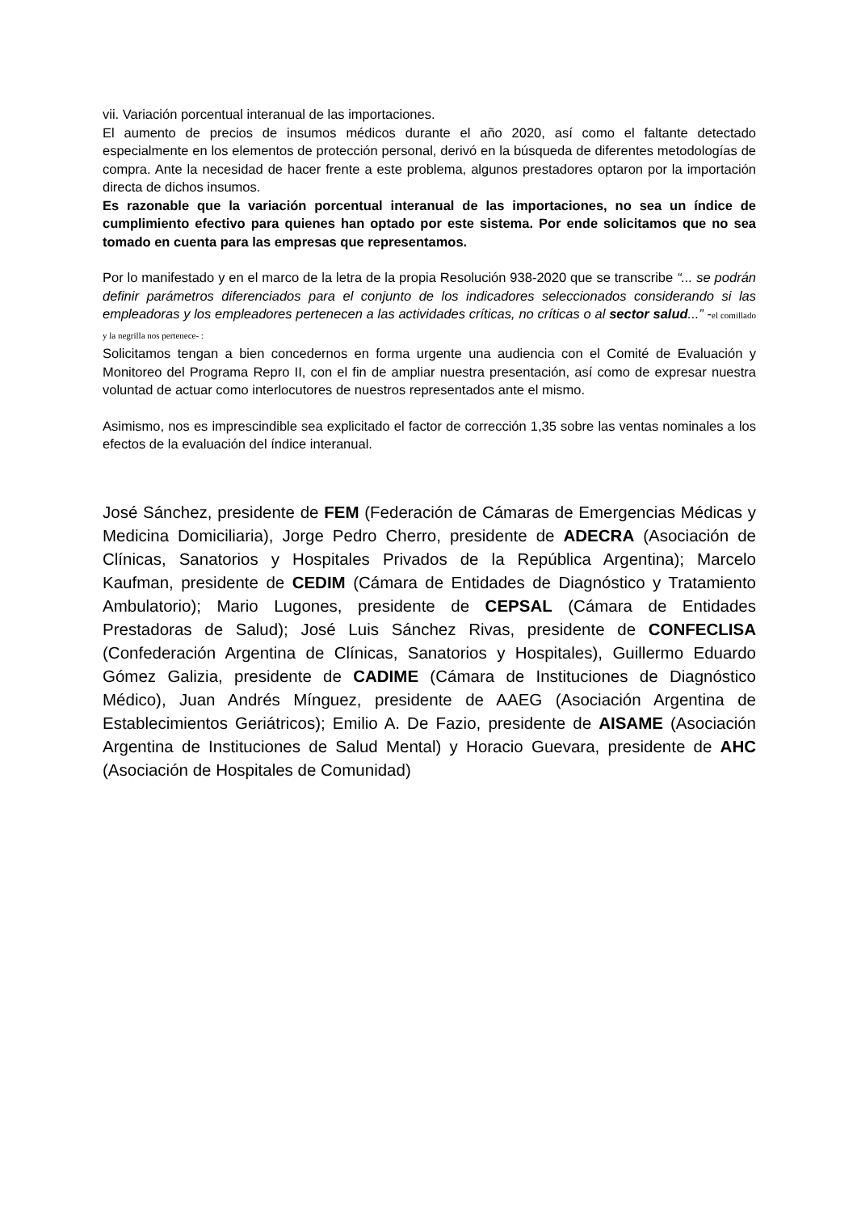vii. Variación porcentual interanual de las importaciones.
El aumento de precios de insumos médicos durante el año 2020, así como el faltante detectado especialmente en los elementos de protección personal, derivó en la búsqueda de diferentes metodologías de compra. Ante la necesidad de hacer frente a este problema, algunos prestadores optaron por la importación directa de dichos insumos.
Es razonable que la variación porcentual interanual de las importaciones, no sea un índice de cumplimiento efectivo para quienes han optado por este sistema. Por ende solicitamos que no sea tomado en cuenta para las empresas que representamos.
Por lo manifestado y en el marco de la letra de la propia Resolución 938-2020 que se transcribe “... se podrán definir parámetros diferenciados para el conjunto de los indicadores seleccionados considerando si las empleadoras y los empleadores pertenecen a las actividades críticas, no críticas o al sector salud...” -el comillado y la negrilla nos pertenece- :
Solicitamos tengan a bien concedernos en forma urgente una audiencia con el Comité de Evaluación y Monitoreo del Programa Repro II, con el fin de ampliar nuestra presentación, así como de expresar nuestra voluntad de actuar como interlocutores de nuestros representados ante el mismo.
Asimismo, nos es imprescindible sea explicitado el factor de corrección 1,35 sobre las ventas nominales a los efectos de la evaluación del índice interanual.
José Sánchez, presidente de FEM (Federación de Cámaras de Emergencias Médicas y Medicina Domiciliaria), Jorge Pedro Cherro, presidente de ADECRA (Asociación de Clínicas, Sanatorios y Hospitales Privados de la República Argentina); Marcelo Kaufman, presidente de CEDIM (Cámara de Entidades de Diagnóstico y Tratamiento Ambulatorio); Mario Lugones, presidente de CEPSAL (Cámara de Entidades Prestadoras de Salud); José Luis Sánchez Rivas, presidente de CONFECLISA (Confederación Argentina de Clínicas, Sanatorios y Hospitales), Guillermo Eduardo Gómez Galizia, presidente de CADIME (Cámara de Instituciones de Diagnóstico Médico), Juan Andrés Mínguez, presidente de AAEG (Asociación Argentina de Establecimientos Geriátricos); Emilio A. De Fazio, presidente de AISAME (Asociación Argentina de Instituciones de Salud Mental) y Horacio Guevara, presidente de AHC (Asociación de Hospitales de Comunidad)